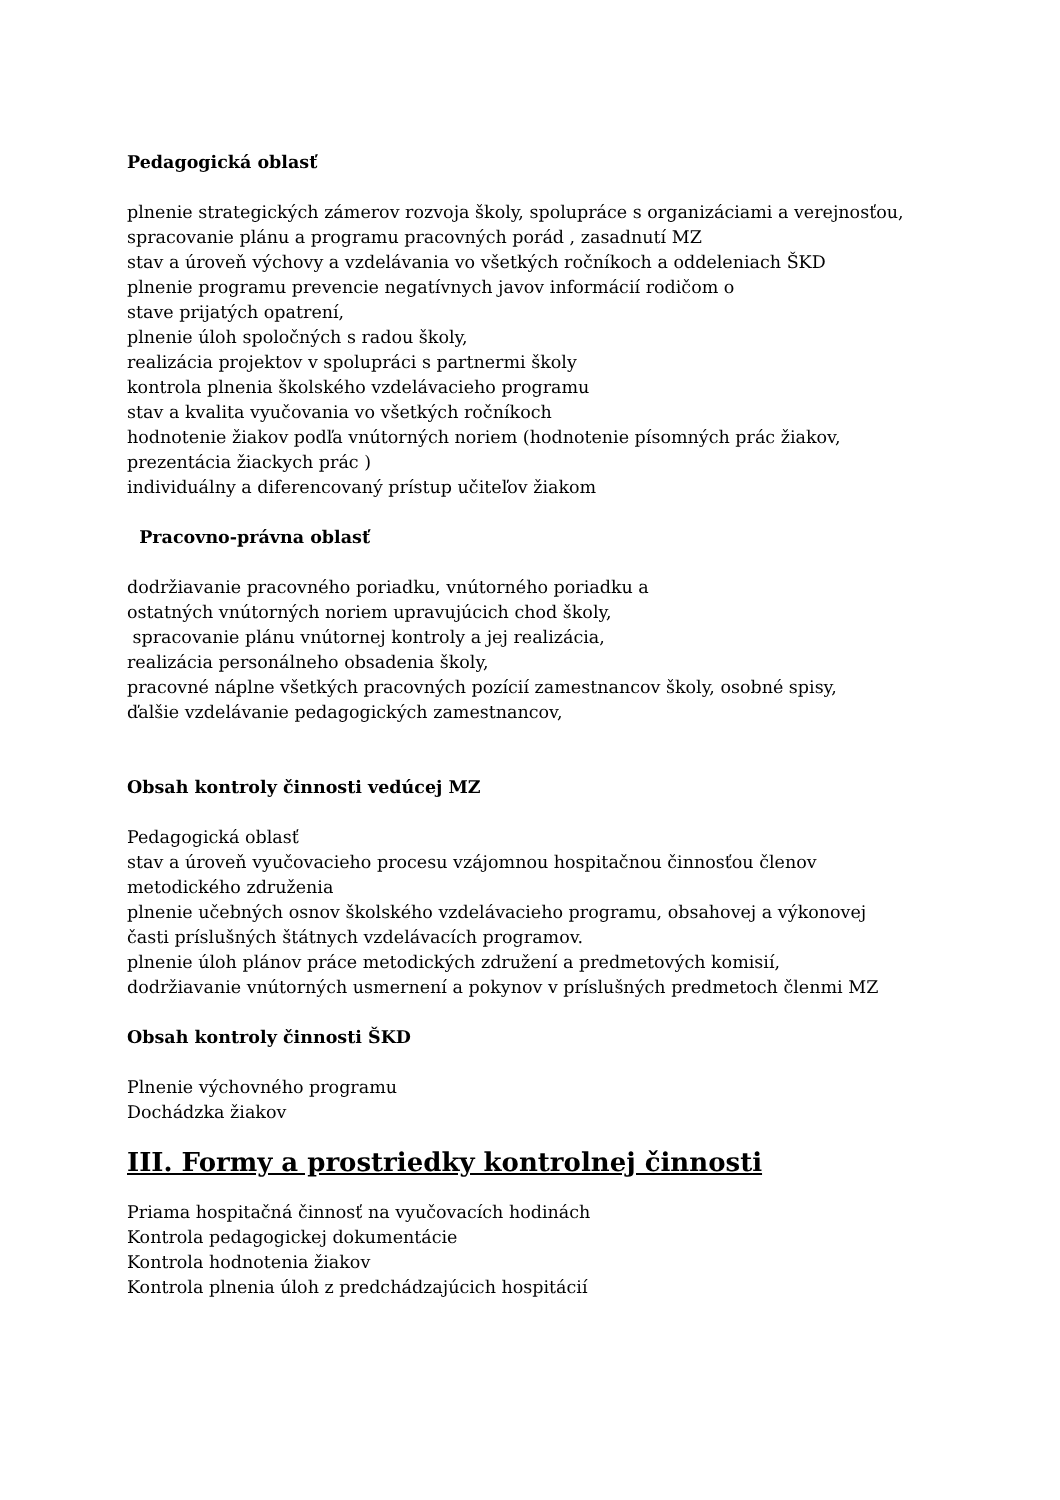Pedagogická oblasť
plnenie strategických zámerov rozvoja školy, spolupráce s organizáciami a verejnosťou,
spracovanie plánu a programu pracovných porád , zasadnutí MZ
stav a úroveň výchovy a vzdelávania vo všetkých ročníkoch a oddeleniach ŠKD
plnenie programu prevencie negatívnych javov informácií rodičom o
stave prijatých opatrení,
plnenie úloh spoločných s radou školy,
realizácia projektov v spolupráci s partnermi školy
kontrola plnenia školského vzdelávacieho programu
stav a kvalita vyučovania vo všetkých ročníkoch
hodnotenie žiakov podľa vnútorných noriem (hodnotenie písomných prác žiakov,
prezentácia žiackych prác )
individuálny a diferencovaný prístup učiteľov žiakom
Pracovno-právna oblasť
dodržiavanie pracovného poriadku, vnútorného poriadku a
ostatných vnútorných noriem upravujúcich chod školy,
spracovanie plánu vnútornej kontroly a jej realizácia,
realizácia personálneho obsadenia školy,
pracovné náplne všetkých pracovných pozícií zamestnancov školy, osobné spisy,
ďalšie vzdelávanie pedagogických zamestnancov,
Obsah kontroly činnosti vedúcej MZ
Pedagogická oblasť
stav a úroveň vyučovacieho procesu vzájomnou hospitačnou činnosťou členov
metodického združenia
plnenie učebných osnov školského vzdelávacieho programu, obsahovej a výkonovej
časti príslušných štátnych vzdelávacích programov.
plnenie úloh plánov práce metodických združení a predmetových komisií,
dodržiavanie vnútorných usmernení a pokynov v príslušných predmetoch členmi MZ
Obsah kontroly činnosti ŠKD
Plnenie výchovného programu
Dochádzka žiakov
III. Formy a prostriedky kontrolnej činnosti
Priama hospitačná činnosť na vyučovacích hodinách
Kontrola pedagogickej dokumentácie
Kontrola hodnotenia žiakov
Kontrola plnenia úloh z predchádzajúcich hospitácií